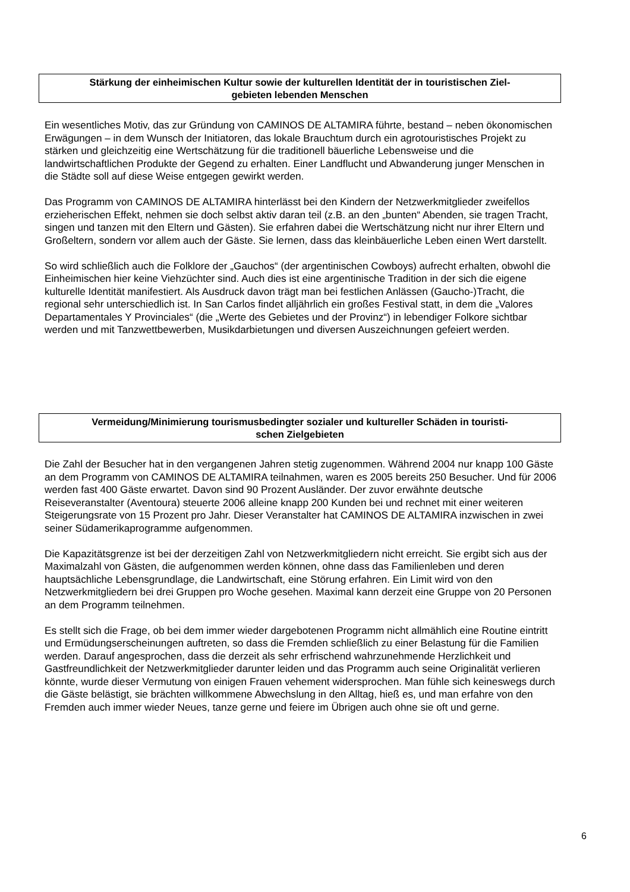Stärkung der einheimischen Kultur sowie der kulturellen Identität der in touristischen Ziel-
gebieten lebenden Menschen
Ein wesentliches Motiv, das zur Gründung von CAMINOS DE ALTAMIRA führte, bestand – neben ökonomischen Erwägungen – in dem Wunsch der Initiatoren, das lokale Brauchtum durch ein agrotouristisches Projekt zu stärken und gleichzeitig eine Wertschätzung für die traditionell bäuerliche Lebensweise und die landwirtschaftlichen Produkte der Gegend zu erhalten. Einer Landflucht und Abwanderung junger Menschen in die Städte soll auf diese Weise entgegen gewirkt werden.
Das Programm von CAMINOS DE ALTAMIRA hinterlässt bei den Kindern der Netzwerkmitglieder zweifellos erzieherischen Effekt, nehmen sie doch selbst aktiv daran teil (z.B. an den „bunten“ Abenden, sie tragen Tracht, singen und tanzen mit den Eltern und Gästen). Sie erfahren dabei die Wertschätzung nicht nur ihrer Eltern und Großeltern, sondern vor allem auch der Gäste. Sie lernen, dass das kleinbäuerliche Leben einen Wert darstellt.
So wird schließlich auch die Folklore der „Gauchos“ (der argentinischen Cowboys) aufrecht erhalten, obwohl die Einheimischen hier keine Viehzüchter sind. Auch dies ist eine argentinische Tradition in der sich die eigene kulturelle Identität manifestiert. Als Ausdruck davon trägt man bei festlichen Anlässen (Gaucho-)Tracht, die regional sehr unterschiedlich ist. In San Carlos findet alljährlich ein großes Festival statt, in dem die „Valores Departamentales Y Provinciales“ (die „Werte des Gebietes und der Provinz“) in lebendiger Folkore sichtbar werden und mit Tanzwettbewerben, Musikdarbietungen und diversen Auszeichnungen gefeiert werden.
Vermeidung/Minimierung tourismusbedingter sozialer und kultureller Schäden in touristi-
schen Zielgebieten
Die Zahl der Besucher hat in den vergangenen Jahren stetig zugenommen. Während 2004 nur knapp 100 Gäste an dem Programm von CAMINOS DE ALTAMIRA teilnahmen, waren es 2005 bereits 250 Besucher. Und für 2006 werden fast 400 Gäste erwartet. Davon sind 90 Prozent Ausländer. Der zuvor erwähnte deutsche Reiseveranstalter (Aventoura) steuerte 2006 alleine knapp 200 Kunden bei und rechnet mit einer weiteren Steigerungsrate von 15 Prozent pro Jahr. Dieser Veranstalter hat CAMINOS DE ALTAMIRA inzwischen in zwei seiner Südamerikaprogramme aufgenommen.
Die Kapazitätsgrenze ist bei der derzeitigen Zahl von Netzwerkmitgliedern nicht erreicht. Sie ergibt sich aus der Maximalzahl von Gästen, die aufgenommen werden können, ohne dass das Familienleben und deren hauptsächliche Lebensgrundlage, die Landwirtschaft, eine Störung erfahren. Ein Limit wird von den Netzwerkmitgliedern bei drei Gruppen pro Woche gesehen. Maximal kann derzeit eine Gruppe von 20 Personen an dem Programm teilnehmen.
Es stellt sich die Frage, ob bei dem immer wieder dargebotenen Programm nicht allmählich eine Routine eintritt und Ermüdungserscheinungen auftreten, so dass die Fremden schließlich zu einer Belastung für die Familien werden. Darauf angesprochen, dass die derzeit als sehr erfrischend wahrzunehmende Herzlichkeit und Gastfreundlichkeit der Netzwerkmitglieder darunter leiden und das Programm auch seine Originalität verlieren könnte, wurde dieser Vermutung von einigen Frauen vehement widersprochen. Man fühle sich keineswegs durch die Gäste belästigt, sie brächten willkommene Abwechslung in den Alltag, hieß es, und man erfahre von den Fremden auch immer wieder Neues, tanze gerne und feiere im Übrigen auch ohne sie oft und gerne.
6